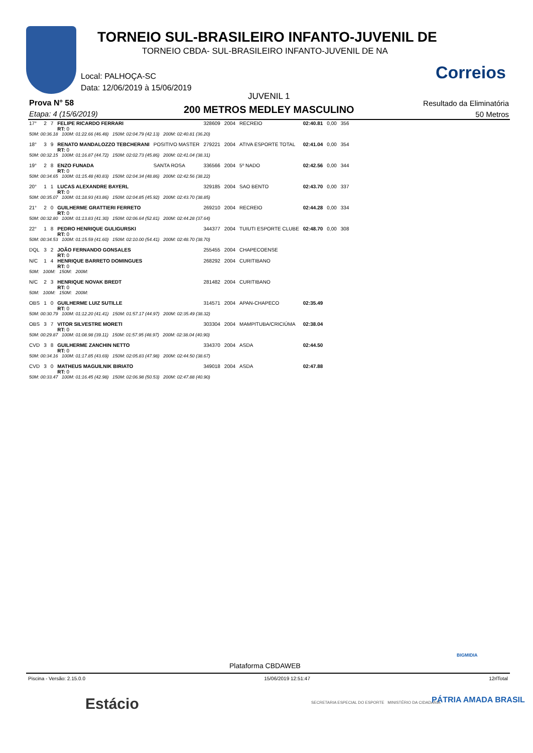TORNEIO SUL-BRASILEIRO INFANTO-JUVENIL DE
TORNEIO CBDA- SUL-BRASILEIRO INFANTO-JUVENIL DE NA
Correios
Local: PALHOÇA-SC
Data: 12/06/2019 à 15/06/2019
JUVENIL 1
Prova N° 58
Etapa: 4 (15/6/2019) 200 METROS MEDLEY MASCULINO
Resultado da Eliminatória
50 Metros
| 17° | 2 | 7 | FELIPE RICARDO FERRARI RT: 0 | | 328609 | 2004 | RECREIO | 02:40.81 | 0,00 | 356 |
| 50M: 00:36.18 100M: 01:22.66 (46.48) 150M: 02:04.79 (42.13) 200M: 02:40.81 (36.20) | | | | | | | | | | |
| 18° | 3 | 9 | RENATO MANDALOZZO TEBCHERANI RT: 0 | POSITIVO MASTER | 279221 | 2004 | ATIVA ESPORTE TOTAL | 02:41.04 | 0,00 | 354 |
| 50M: 00:32.15 100M: 01:16.87 (44.72) 150M: 02:02.73 (45.86) 200M: 02:41.04 (38.31) | | | | | | | | | | |
| 19° | 2 | 8 | ENZO FUNADA RT: 0 | SANTA ROSA | 336566 | 2004 | 5º NADO | 02:42.56 | 0,00 | 344 |
| 50M: 00:34.65 100M: 01:15.48 (40.83) 150M: 02:04.34 (48.86) 200M: 02:42.56 (38.22) | | | | | | | | | | |
| 20° | 1 | 1 | LUCAS ALEXANDRE BAYERL RT: 0 | | 329185 | 2004 | SAO BENTO | 02:43.70 | 0,00 | 337 |
| 50M: 00:35.07 100M: 01:18.93 (43.86) 150M: 02:04.85 (45.92) 200M: 02:43.70 (38.85) | | | | | | | | | | |
| 21° | 2 | 0 | GUILHERME GRATTIERI FERRETO RT: 0 | | 269210 | 2004 | RECREIO | 02:44.28 | 0,00 | 334 |
| 50M: 00:32.80 100M: 01:13.83 (41.30) 150M: 02:06.64 (52.81) 200M: 02:44.28 (37.64) | | | | | | | | | | |
| 22° | 1 | 8 | PEDRO HENRIQUE GULIGURSKI RT: 0 | | 344377 | 2004 | TUIUTI ESPORTE CLUBE | 02:48.70 | 0,00 | 308 |
| 50M: 00:34.53 100M: 01:15.59 (41.60) 150M: 02:10.00 (54.41) 200M: 02:48.70 (38.70) | | | | | | | | | | |
| DQL | 3 | 2 | JOÃO FERNANDO GONSALES RT: 0 | | 255455 | 2004 | CHAPECOENSE | | | |
| N/C | 1 | 4 | HENRIQUE BARRETO DOMINGUES RT: 0 | | 268292 | 2004 | CURITIBANO | | | |
| 50M: 100M: 150M: 200M: | | | | | | | | | | |
| N/C | 2 | 3 | HENRIQUE NOVAK BREDT RT: 0 | | 281482 | 2004 | CURITIBANO | | | |
| 50M: 100M: 150M: 200M: | | | | | | | | | | |
| OBS | 1 | 0 | GUILHERME LUIZ SUTILLE RT: 0 | | 314571 | 2004 | APAN-CHAPECO | 02:35.49 | | |
| 50M: 00:30.79 100M: 01:12.20 (41.41) 150M: 01:57.17 (44.97) 200M: 02:35.49 (38.32) | | | | | | | | | | |
| OBS | 3 | 7 | VITOR SILVESTRE MORETI RT: 0 | | 303304 | 2004 | MAMPITUBA/CRICIÚMA | 02:38.04 | | |
| 50M: 00:29.87 100M: 01:08.98 (39.11) 150M: 01:57.95 (48.97) 200M: 02:38.04 (40.90) | | | | | | | | | | |
| CVD | 3 | 8 | GUILHERME ZANCHIN NETTO RT: 0 | | 334370 | 2004 | ASDA | 02:44.50 | | |
| 50M: 00:34.16 100M: 01:17.85 (43.69) 150M: 02:05.83 (47.98) 200M: 02:44.50 (38.67) | | | | | | | | | | |
| CVD | 3 | 0 | MATHEUS MAGUILNIK BIRIATO RT: 0 | | 349018 | 2004 | ASDA | 02:47.88 | | |
| 50M: 00:33.47 100M: 01:16.45 (42.98) 150M: 02:06.98 (50.53) 200M: 02:47.88 (40.90) | | | | | | | | | | |
Plataforma CBDAWEB
BIGMIDIA
Piscina - Versão: 2.15.0.0 15/06/2019 12:51:47 12rlTotal
Estácio
SECRETARIA ESPECIAL DO ESPORTE MINISTÉRIO DA CIDADANIA
PÁTRIA AMADA BRASIL